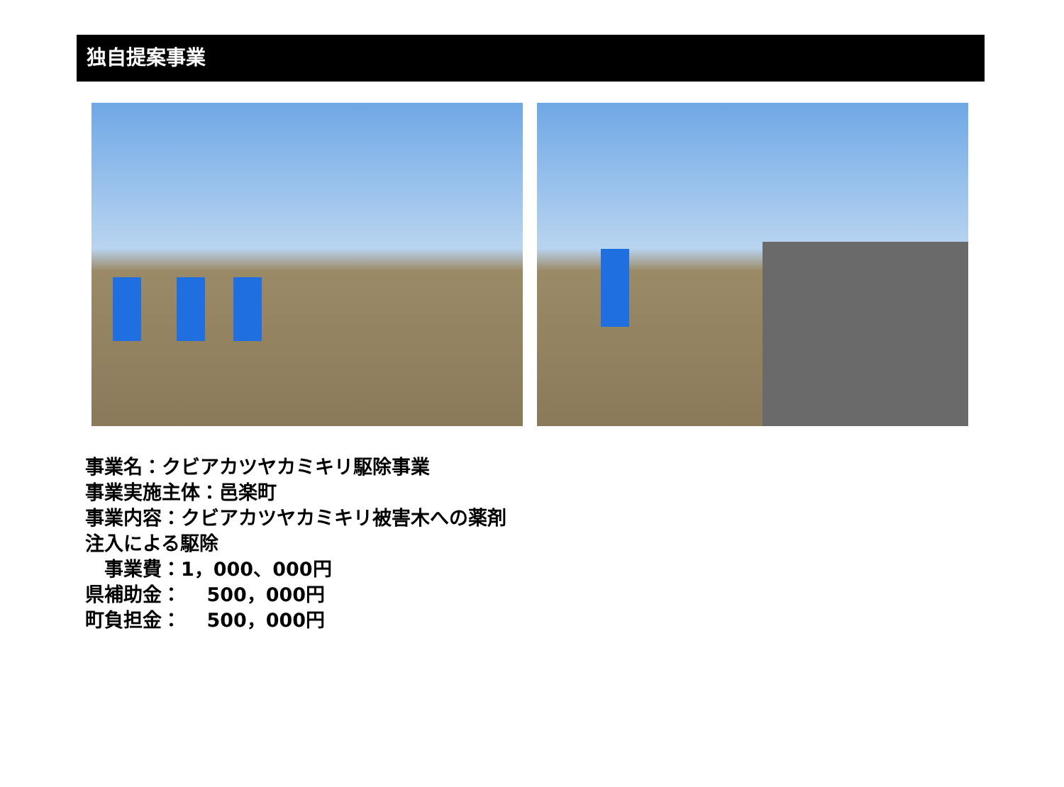独自提案事業
事業名：クビアカツヤカミキリ駆除事業
事業実施主体：邑楽町
事業内容：クビアカツヤカミキリ被害木への薬剤
注入による駆除
　事業費：1，000、000円
県補助金：　 500，000円
町負担金：　 500，000円